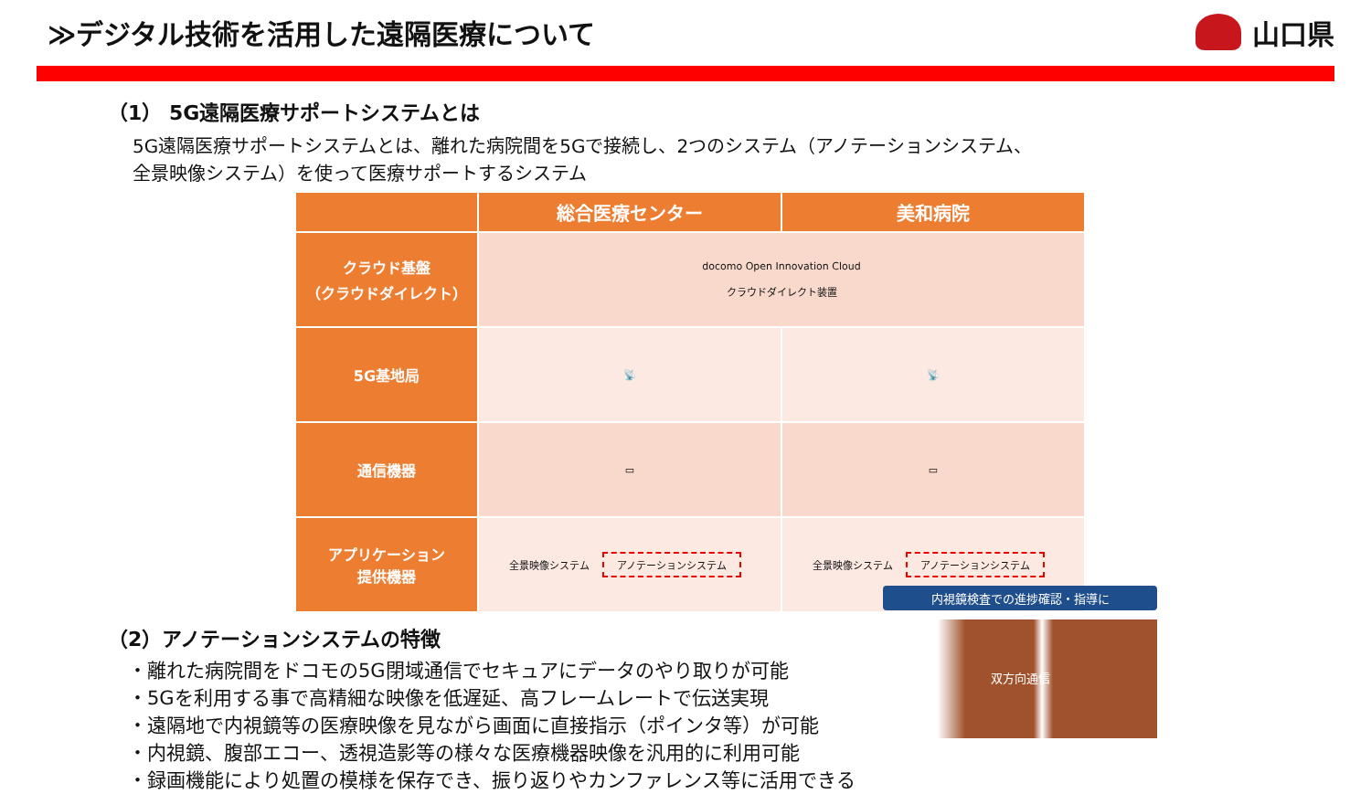≫デジタル技術を活用した遠隔医療について
山口県
（1） 5G遠隔医療サポートシステムとは
5G遠隔医療サポートシステムとは、離れた病院間を5Gで接続し、2つのシステム（アノテーションシステム、
全景映像システム）を使って医療サポートするシステム
| | 総合医療センター | 美和病院 |
| --- | --- | --- |
| クラウド基盤 （クラウドダイレクト） | docomo Open Innovation Cloud クラウドダイレクト装置 | |
| 5G基地局 | 📡 | 📡 |
| 通信機器 | ▭ | ▭ |
| アプリケーション 提供機器 | 全景映像システム アノテーションシステム | 全景映像システム アノテーションシステム |
（2）アノテーションシステムの特徴
・離れた病院間をドコモの5G閉域通信でセキュアにデータのやり取りが可能
・5Gを利用する事で高精細な映像を低遅延、高フレームレートで伝送実現
・遠隔地で内視鏡等の医療映像を見ながら画面に直接指示（ポインタ等）が可能
・内視鏡、腹部エコー、透視造影等の様々な医療機器映像を汎用的に利用可能
・録画機能により処置の模様を保存でき、振り返りやカンファレンス等に活用できる
内視鏡検査での進捗確認・指導に
双方向通信